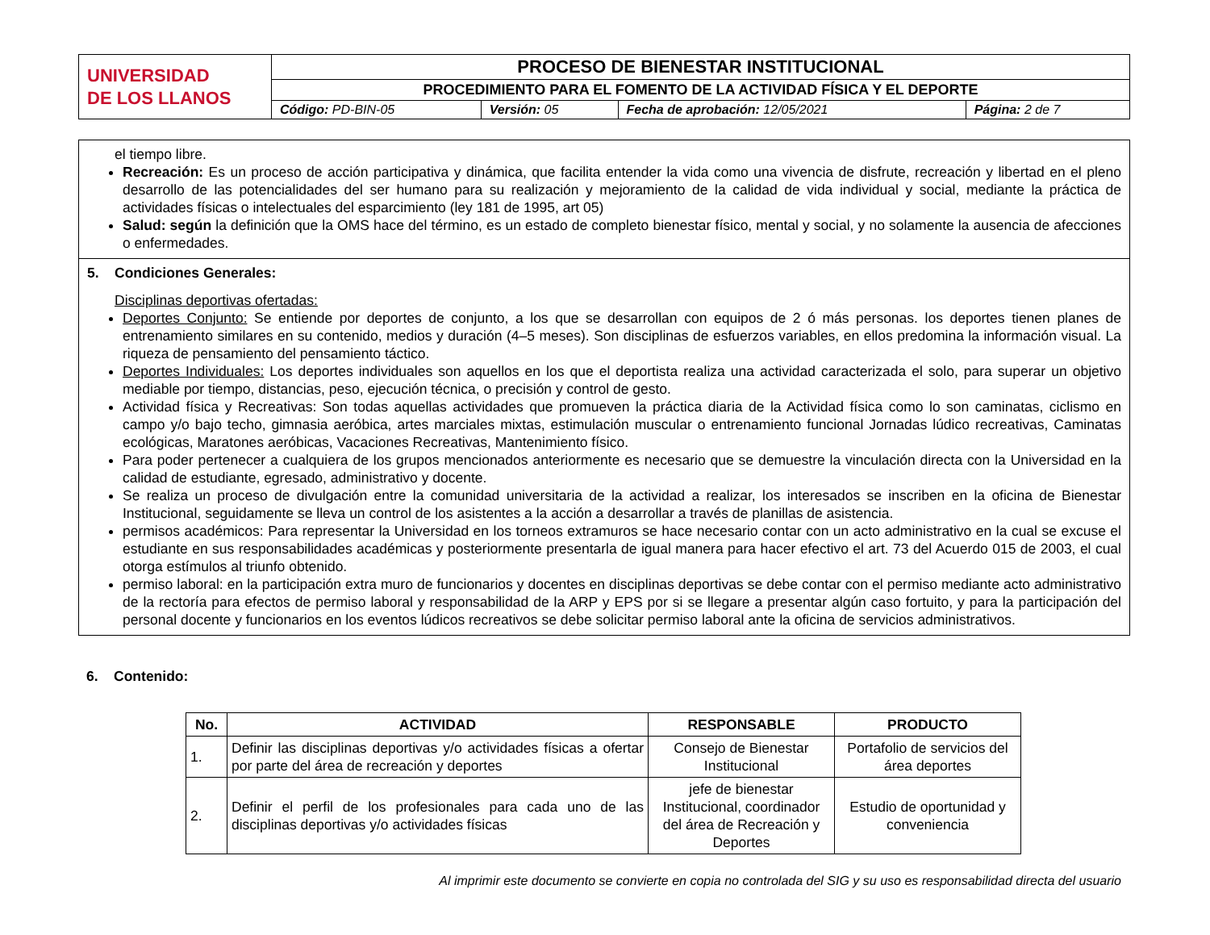| UNIVERSIDAD DE LOS LLANOS | PROCESO DE BIENESTAR INSTITUCIONAL | | | |
| | PROCEDIMIENTO PARA EL FOMENTO DE LA ACTIVIDAD FÍSICA Y EL DEPORTE | | | |
| | Código: PD-BIN-05 | Versión: 05 | Fecha de aprobación: 12/05/2021 | Página: 2 de 7 |
el tiempo libre.
Recreación: Es un proceso de acción participativa y dinámica, que facilita entender la vida como una vivencia de disfrute, recreación y libertad en el pleno desarrollo de las potencialidades del ser humano para su realización y mejoramiento de la calidad de vida individual y social, mediante la práctica de actividades físicas o intelectuales del esparcimiento (ley 181 de 1995, art 05)
Salud: según la definición que la OMS hace del término, es un estado de completo bienestar físico, mental y social, y no solamente la ausencia de afecciones o enfermedades.
5. Condiciones Generales:
Disciplinas deportivas ofertadas:
Deportes Conjunto: Se entiende por deportes de conjunto, a los que se desarrollan con equipos de 2 ó más personas. los deportes tienen planes de entrenamiento similares en su contenido, medios y duración (4–5 meses). Son disciplinas de esfuerzos variables, en ellos predomina la información visual. La riqueza de pensamiento del pensamiento táctico.
Deportes Individuales: Los deportes individuales son aquellos en los que el deportista realiza una actividad caracterizada el solo, para superar un objetivo mediable por tiempo, distancias, peso, ejecución técnica, o precisión y control de gesto.
Actividad física y Recreativas: Son todas aquellas actividades que promueven la práctica diaria de la Actividad física como lo son caminatas, ciclismo en campo y/o bajo techo, gimnasia aeróbica, artes marciales mixtas, estimulación muscular o entrenamiento funcional Jornadas lúdico recreativas, Caminatas ecológicas, Maratones aeróbicas, Vacaciones Recreativas, Mantenimiento físico.
Para poder pertenecer a cualquiera de los grupos mencionados anteriormente es necesario que se demuestre la vinculación directa con la Universidad en la calidad de estudiante, egresado, administrativo y docente.
Se realiza un proceso de divulgación entre la comunidad universitaria de la actividad a realizar, los interesados se inscriben en la oficina de Bienestar Institucional, seguidamente se lleva un control de los asistentes a la acción a desarrollar a través de planillas de asistencia.
permisos académicos: Para representar la Universidad en los torneos extramuros se hace necesario contar con un acto administrativo en la cual se excuse el estudiante en sus responsabilidades académicas y posteriormente presentarla de igual manera para hacer efectivo el art. 73 del Acuerdo 015 de 2003, el cual otorga estímulos al triunfo obtenido.
permiso laboral: en la participación extra muro de funcionarios y docentes en disciplinas deportivas se debe contar con el permiso mediante acto administrativo de la rectoría para efectos de permiso laboral y responsabilidad de la ARP y EPS por si se llegare a presentar algún caso fortuito, y para la participación del personal docente y funcionarios en los eventos lúdicos recreativos se debe solicitar permiso laboral ante la oficina de servicios administrativos.
6. Contenido:
| No. | ACTIVIDAD | RESPONSABLE | PRODUCTO |
| --- | --- | --- | --- |
| 1. | Definir las disciplinas deportivas y/o actividades físicas a ofertar por parte del área de recreación y deportes | Consejo de Bienestar Institucional | Portafolio de servicios del área deportes |
| 2. | Definir el perfil de los profesionales para cada uno de las disciplinas deportivas y/o actividades físicas | jefe de bienestar Institucional, coordinador del área de Recreación y Deportes | Estudio de oportunidad y conveniencia |
Al imprimir este documento se convierte en copia no controlada del SIG y su uso es responsabilidad directa del usuario